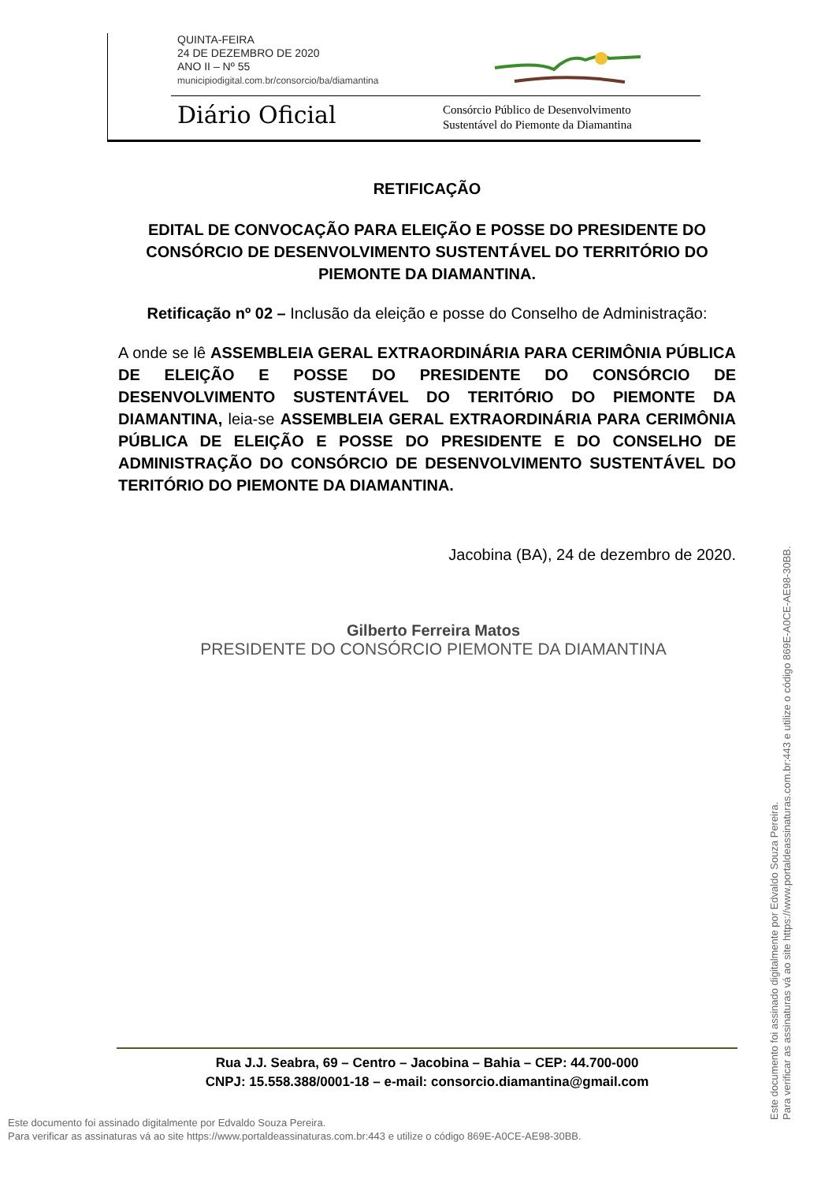QUINTA-FEIRA
24 DE DEZEMBRO DE 2020
ANO II – Nº 55
municipiodigital.com.br/consorcio/ba/diamantina
Diário Oficial
Consórcio Público de Desenvolvimento
Sustentável do Piemonte da Diamantina
RETIFICAÇÃO
EDITAL DE CONVOCAÇÃO PARA ELEIÇÃO E POSSE DO PRESIDENTE DO CONSÓRCIO DE DESENVOLVIMENTO SUSTENTÁVEL DO TERRITÓRIO DO PIEMONTE DA DIAMANTINA.
Retificação nº 02 – Inclusão da eleição e posse do Conselho de Administração:
A onde se lê ASSEMBLEIA GERAL EXTRAORDINÁRIA PARA CERIMÔNIA PÚBLICA DE ELEIÇÃO E POSSE DO PRESIDENTE DO CONSÓRCIO DE DESENVOLVIMENTO SUSTENTÁVEL DO TERITÓRIO DO PIEMONTE DA DIAMANTINA, leia-se ASSEMBLEIA GERAL EXTRAORDINÁRIA PARA CERIMÔNIA PÚBLICA DE ELEIÇÃO E POSSE DO PRESIDENTE E DO CONSELHO DE ADMINISTRAÇÃO DO CONSÓRCIO DE DESENVOLVIMENTO SUSTENTÁVEL DO TERITÓRIO DO PIEMONTE DA DIAMANTINA.
Jacobina (BA), 24 de dezembro de 2020.
Gilberto Ferreira Matos
PRESIDENTE DO CONSÓRCIO PIEMONTE DA DIAMANTINA
Rua J.J. Seabra, 69 – Centro – Jacobina – Bahia – CEP: 44.700-000
CNPJ: 15.558.388/0001-18 – e-mail: consorcio.diamantina@gmail.com
Este documento foi assinado digitalmente por Edvaldo Souza Pereira.
Para verificar as assinaturas vá ao site https://www.portaldeassinaturas.com.br:443 e utilize o código 869E-A0CE-AE98-30BB.
Este documento foi assinado digitalmente por Edvaldo Souza Pereira.
Para verificar as assinaturas vá ao site https://www.portaldeassinaturas.com.br:443 e utilize o código 869E-A0CE-AE98-30BB.